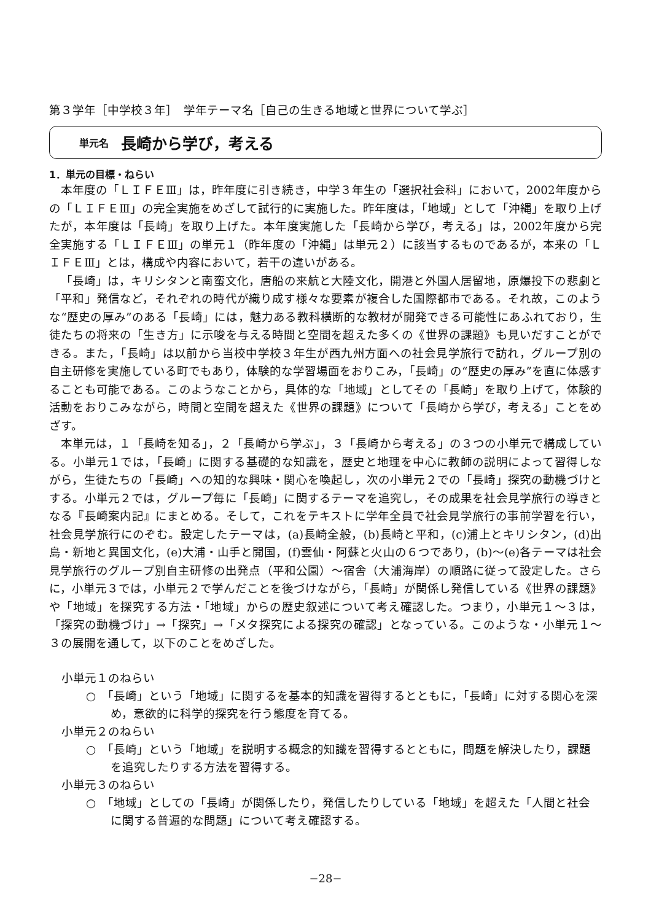第３学年［中学校３年］　学年テーマ名［自己の生きる地域と世界について学ぶ］
単元名 長崎から学び，考える
1．単元の目標・ねらい
本年度の「ＬＩＦＥⅢ」は，昨年度に引き続き，中学３年生の「選択社会科」において，2002年度からの「ＬＩＦＥⅢ」の完全実施をめざして試行的に実施した。昨年度は，「地域」として「沖縄」を取り上げたが，本年度は「長崎」を取り上げた。本年度実施した「長崎から学び，考える」は，2002年度から完全実施する「ＬＩＦＥⅢ」の単元１（昨年度の「沖縄」は単元２）に該当するものであるが，本来の「ＬＩＦＥⅢ」とは，構成や内容において，若干の違いがある。
「長崎」は，キリシタンと南蛮文化，唐船の来航と大陸文化，開港と外国人居留地，原爆投下の悲劇と「平和」発信など，それぞれの時代が織り成す様々な要素が複合した国際都市である。それ故，このような“歴史の厚み”のある「長崎」には，魅力ある教科横断的な教材が開発できる可能性にあふれており，生徒たちの将来の「生き方」に示唆を与える時間と空間を超えた多くの《世界の課題》も見いだすことができる。また，「長崎」は以前から当校中学校３年生が西九州方面への社会見学旅行で訪れ，グループ別の自主研修を実施している町でもあり，体験的な学習場面をおりこみ，「長崎」の“歴史の厚み”を直に体感することも可能である。このようなことから，具体的な「地域」としてその「長崎」を取り上げて，体験的活動をおりこみながら，時間と空間を超えた《世界の課題》について「長崎から学び，考える」ことをめざす。
本単元は，１「長崎を知る」，２「長崎から学ぶ」，３「長崎から考える」の３つの小単元で構成している。小単元１では，「長崎」に関する基礎的な知識を，歴史と地理を中心に教師の説明によって習得しながら，生徒たちの「長崎」への知的な興味・関心を喚起し，次の小単元２での「長崎」探究の動機づけとする。小単元２では，グループ毎に「長崎」に関するテーマを追究し，その成果を社会見学旅行の導きとなる『長崎案内記』にまとめる。そして，これをテキストに学年全員で社会見学旅行の事前学習を行い，社会見学旅行にのぞむ。設定したテーマは，(a)長崎全般，(b)長崎と平和，(c)浦上とキリシタン，(d)出島・新地と異国文化，(e)大浦・山手と開国，(f)雲仙・阿蘇と火山の６つであり，(b)～(e)各テーマは社会見学旅行のグループ別自主研修の出発点（平和公園）～宿舎（大浦海岸）の順路に従って設定した。さらに，小単元３では，小単元２で学んだことを後づけながら，「長崎」が関係し発信している《世界の課題》や「地域」を探究する方法・「地域」からの歴史叙述について考え確認した。つまり，小単元１～３は，「探究の動機づけ」→「探究」→「メタ探究による探究の確認」となっている。このような・小単元１～３の展開を通して，以下のことをめざした。
小単元１のねらい
○　「長崎」という「地域」に関するを基本的知識を習得するとともに，「長崎」に対する関心を深め，意欲的に科学的探究を行う態度を育てる。
小単元２のねらい
○　「長崎」という「地域」を説明する概念的知識を習得するとともに，問題を解決したり，課題を追究したりする方法を習得する。
小単元３のねらい
○　「地域」としての「長崎」が関係したり，発信したりしている「地域」を超えた「人間と社会に関する普遍的な問題」について考え確認する。
−28−